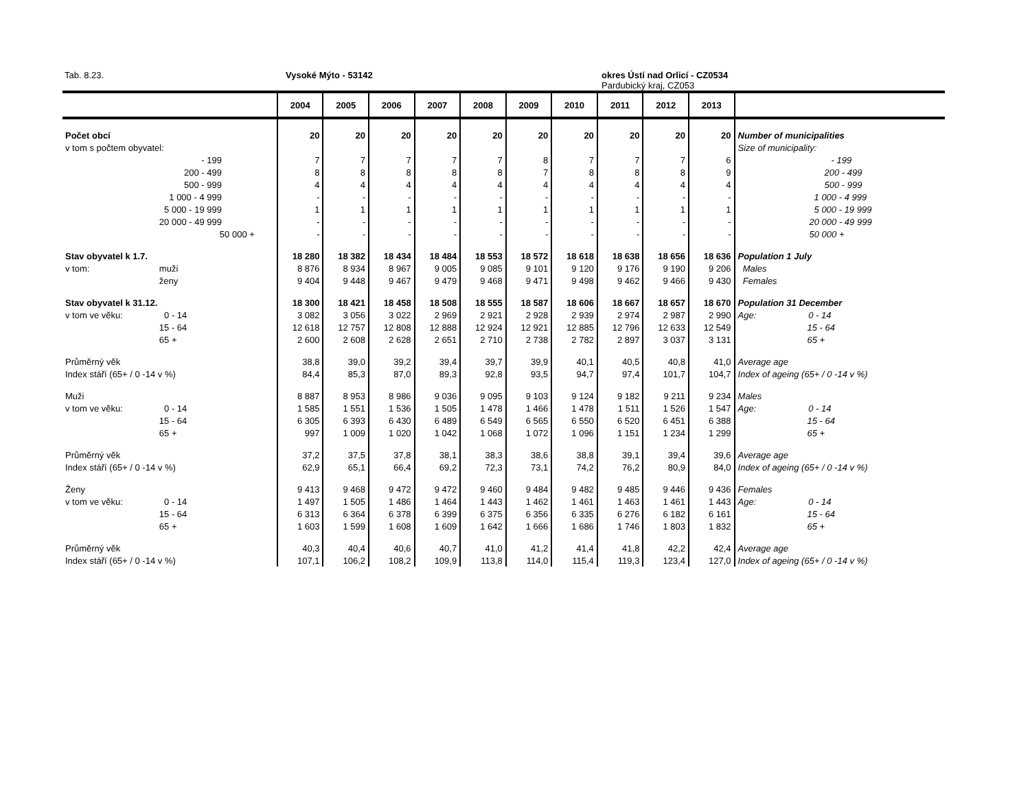Tab. 8.23. Vysoké Mýto - 53142 okres Ústí nad Orlicí - CZ0534
Pardubický kraj, CZ053
| | | 2004 | 2005 | 2006 | 2007 | 2008 | 2009 | 2010 | 2011 | 2012 | 2013 | |
| --- | --- | --- | --- | --- | --- | --- | --- | --- | --- | --- | --- | --- |
| Počet obcí | | 20 | 20 | 20 | 20 | 20 | 20 | 20 | 20 | 20 | 20 | Number of municipalities |
| v tom s počtem obyvatel: | | | | | | | | | | | | Size of municipality: |
| | - 199 | 7 | 7 | 7 | 7 | 7 | 8 | 7 | 7 | 7 | 6 | - 199 |
| | 200 - 499 | 8 | 8 | 8 | 8 | 8 | 7 | 8 | 8 | 8 | 9 | 200 - 499 |
| | 500 - 999 | 4 | 4 | 4 | 4 | 4 | 4 | 4 | 4 | 4 | 4 | 500 - 999 |
| | 1 000 - 4 999 | - | - | - | - | - | - | - | - | - | - | 1 000 - 4 999 |
| | 5 000 - 19 999 | 1 | 1 | 1 | 1 | 1 | 1 | 1 | 1 | 1 | 1 | 5 000 - 19 999 |
| | 20 000 - 49 999 | - | - | - | - | - | - | - | - | - | - | 20 000 - 49 999 |
| | 50 000 + | - | - | - | - | - | - | - | - | - | - | 50 000 + |
| Stav obyvatel k 1.7. | | 18 280 | 18 382 | 18 434 | 18 484 | 18 553 | 18 572 | 18 618 | 18 638 | 18 656 | 18 636 | Population 1 July |
| v tom: | muži | 8 876 | 8 934 | 8 967 | 9 005 | 9 085 | 9 101 | 9 120 | 9 176 | 9 190 | 9 206 | Males |
| | ženy | 9 404 | 9 448 | 9 467 | 9 479 | 9 468 | 9 471 | 9 498 | 9 462 | 9 466 | 9 430 | Females |
| Stav obyvatel k 31.12. | | 18 300 | 18 421 | 18 458 | 18 508 | 18 555 | 18 587 | 18 606 | 18 667 | 18 657 | 18 670 | Population 31 December |
| v tom ve věku: | 0 - 14 | 3 082 | 3 056 | 3 022 | 2 969 | 2 921 | 2 928 | 2 939 | 2 974 | 2 987 | 2 990 | Age: 0 - 14 |
| | 15 - 64 | 12 618 | 12 757 | 12 808 | 12 888 | 12 924 | 12 921 | 12 885 | 12 796 | 12 633 | 12 549 | 15 - 64 |
| | 65 + | 2 600 | 2 608 | 2 628 | 2 651 | 2 710 | 2 738 | 2 782 | 2 897 | 3 037 | 3 131 | 65 + |
| Průměrný věk | | 38,8 | 39,0 | 39,2 | 39,4 | 39,7 | 39,9 | 40,1 | 40,5 | 40,8 | 41,0 | Average age |
| Index stáří (65+ / 0 -14 v %) | | 84,4 | 85,3 | 87,0 | 89,3 | 92,8 | 93,5 | 94,7 | 97,4 | 101,7 | 104,7 | Index of ageing (65+ / 0 -14 v %) |
| Muži | | 8 887 | 8 953 | 8 986 | 9 036 | 9 095 | 9 103 | 9 124 | 9 182 | 9 211 | 9 234 | Males |
| v tom ve věku: | 0 - 14 | 1 585 | 1 551 | 1 536 | 1 505 | 1 478 | 1 466 | 1 478 | 1 511 | 1 526 | 1 547 | Age: 0 - 14 |
| | 15 - 64 | 6 305 | 6 393 | 6 430 | 6 489 | 6 549 | 6 565 | 6 550 | 6 520 | 6 451 | 6 388 | 15 - 64 |
| | 65 + | 997 | 1 009 | 1 020 | 1 042 | 1 068 | 1 072 | 1 096 | 1 151 | 1 234 | 1 299 | 65 + |
| Průměrný věk | | 37,2 | 37,5 | 37,8 | 38,1 | 38,3 | 38,6 | 38,8 | 39,1 | 39,4 | 39,6 | Average age |
| Index stáří (65+ / 0 -14 v %) | | 62,9 | 65,1 | 66,4 | 69,2 | 72,3 | 73,1 | 74,2 | 76,2 | 80,9 | 84,0 | Index of ageing (65+ / 0 -14 v %) |
| Ženy | | 9 413 | 9 468 | 9 472 | 9 472 | 9 460 | 9 484 | 9 482 | 9 485 | 9 446 | 9 436 | Females |
| v tom ve věku: | 0 - 14 | 1 497 | 1 505 | 1 486 | 1 464 | 1 443 | 1 462 | 1 461 | 1 463 | 1 461 | 1 443 | Age: 0 - 14 |
| | 15 - 64 | 6 313 | 6 364 | 6 378 | 6 399 | 6 375 | 6 356 | 6 335 | 6 276 | 6 182 | 6 161 | 15 - 64 |
| | 65 + | 1 603 | 1 599 | 1 608 | 1 609 | 1 642 | 1 666 | 1 686 | 1 746 | 1 803 | 1 832 | 65 + |
| Průměrný věk | | 40,3 | 40,4 | 40,6 | 40,7 | 41,0 | 41,2 | 41,4 | 41,8 | 42,2 | 42,4 | Average age |
| Index stáří (65+ / 0 -14 v %) | | 107,1 | 106,2 | 108,2 | 109,9 | 113,8 | 114,0 | 115,4 | 119,3 | 123,4 | 127,0 | Index of ageing (65+ / 0 -14 v %) |